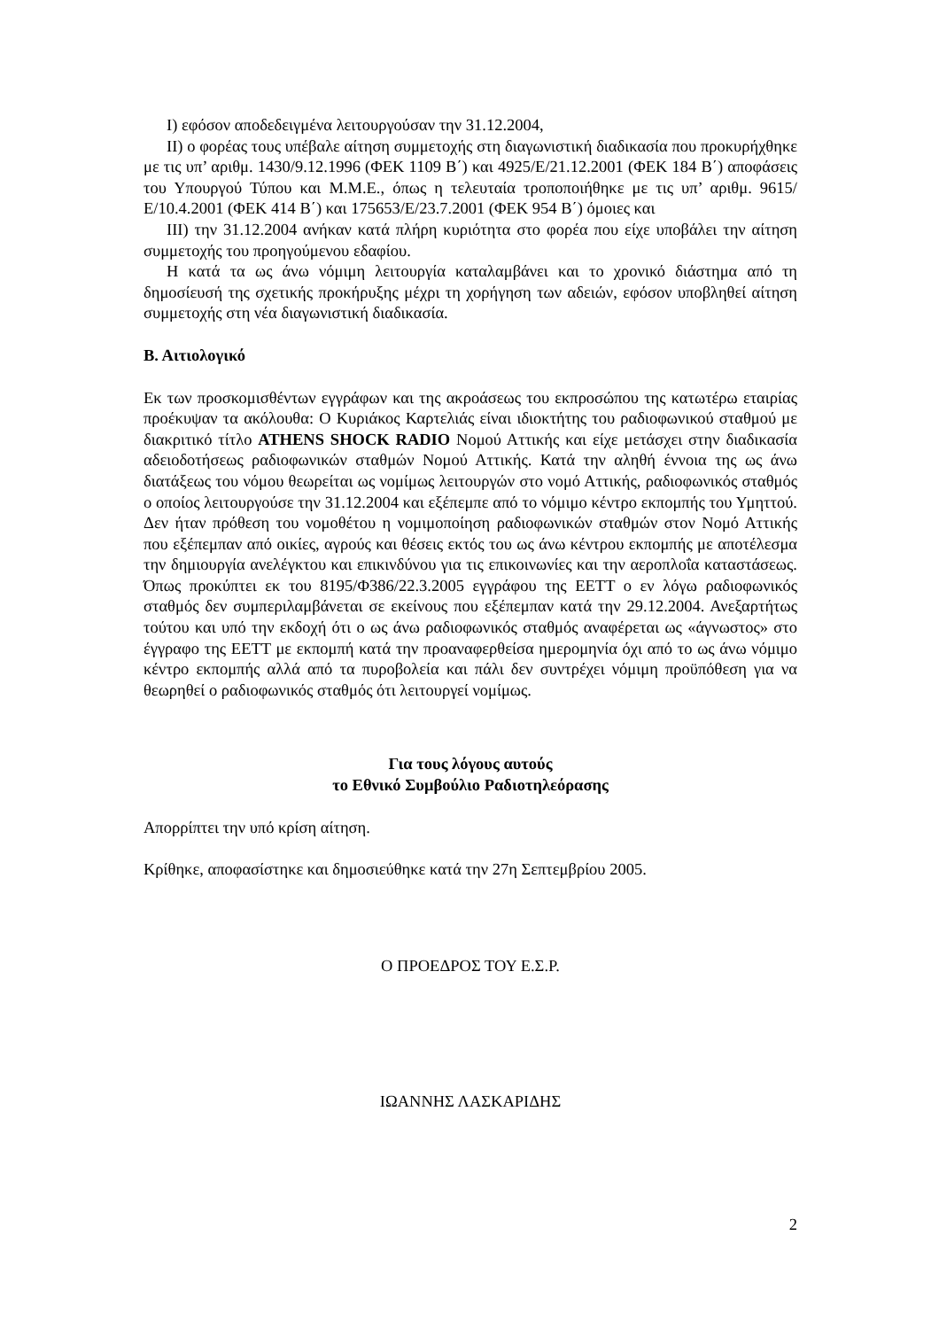I) εφόσον αποδεδειγμένα λειτουργούσαν την 31.12.2004,
II) ο φορέας τους υπέβαλε αίτηση συμμετοχής στη διαγωνιστική διαδικασία που προκυρήχθηκε με τις υπ’ αριθμ. 1430/9.12.1996 (ΦΕΚ 1109 Β΄) και 4925/Ε/21.12.2001 (ΦΕΚ 184 Β΄) αποφάσεις του Υπουργού Τύπου και Μ.Μ.Ε., όπως η τελευταία τροποποιήθηκε με τις υπ’ αριθμ. 9615/Ε/10.4.2001 (ΦΕΚ 414 Β΄) και 175653/Ε/23.7.2001 (ΦΕΚ 954 Β΄) όμοιες και
III) την 31.12.2004 ανήκαν κατά πλήρη κυριότητα στο φορέα που είχε υποβάλει την αίτηση συμμετοχής του προηγούμενου εδαφίου.
Η κατά τα ως άνω νόμιμη λειτουργία καταλαμβάνει και το χρονικό διάστημα από τη δημοσίευσή της σχετικής προκήρυξης μέχρι τη χορήγηση των αδειών, εφόσον υποβληθεί αίτηση συμμετοχής στη νέα διαγωνιστική διαδικασία.
Β. Αιτιολογικό
Εκ των προσκομισθέντων εγγράφων και της ακροάσεως του εκπροσώπου της κατωτέρω εταιρίας προέκυψαν τα ακόλουθα: Ο Κυριάκος Καρτελιάς είναι ιδιοκτήτης του ραδιοφωνικού σταθμού με διακριτικό τίτλο ATHENS SHOCK RADIO Νομού Αττικής και είχε μετάσχει στην διαδικασία αδειοδοτήσεως ραδιοφωνικών σταθμών Νομού Αττικής. Κατά την αληθή έννοια της ως άνω διατάξεως του νόμου θεωρείται ως νομίμως λειτουργών στο νομό Αττικής, ραδιοφωνικός σταθμός ο οποίος λειτουργούσε την 31.12.2004 και εξέπεμπε από το νόμιμο κέντρο εκπομπής του Υμηττού. Δεν ήταν πρόθεση του νομοθέτου η νομιμοποίηση ραδιοφωνικών σταθμών στον Νομό Αττικής που εξέπεμπαν από οικίες, αγρούς και θέσεις εκτός του ως άνω κέντρου εκπομπής με αποτέλεσμα την δημιουργία ανελέγκτου και επικινδύνου για τις επικοινωνίες και την αεροπλοΐα καταστάσεως. Όπως προκύπτει εκ του 8195/Φ386/22.3.2005 εγγράφου της ΕΕΤΤ ο εν λόγω ραδιοφωνικός σταθμός δεν συμπεριλαμβάνεται σε εκείνους που εξέπεμπαν κατά την 29.12.2004. Ανεξαρτήτως τούτου και υπό την εκδοχή ότι ο ως άνω ραδιοφωνικός σταθμός αναφέρεται ως «άγνωστος» στο έγγραφο της ΕΕΤΤ με εκπομπή κατά την προαναφερθείσα ημερομηνία όχι από το ως άνω νόμιμο κέντρο εκπομπής αλλά από τα πυροβολεία και πάλι δεν συντρέχει νόμιμη προϋπόθεση για να θεωρηθεί ο ραδιοφωνικός σταθμός ότι λειτουργεί νομίμως.
Για τους λόγους αυτούς
το Εθνικό Συμβούλιο Ραδιοτηλεόρασης
Απορρίπτει την υπό κρίση αίτηση.
Κρίθηκε, αποφασίστηκε και δημοσιεύθηκε κατά την 27η Σεπτεμβρίου 2005.
Ο ΠΡΟΕΔΡΟΣ ΤΟΥ Ε.Σ.Ρ.
ΙΩΑΝΝΗΣ ΛΑΣΚΑΡΙΔΗΣ
2